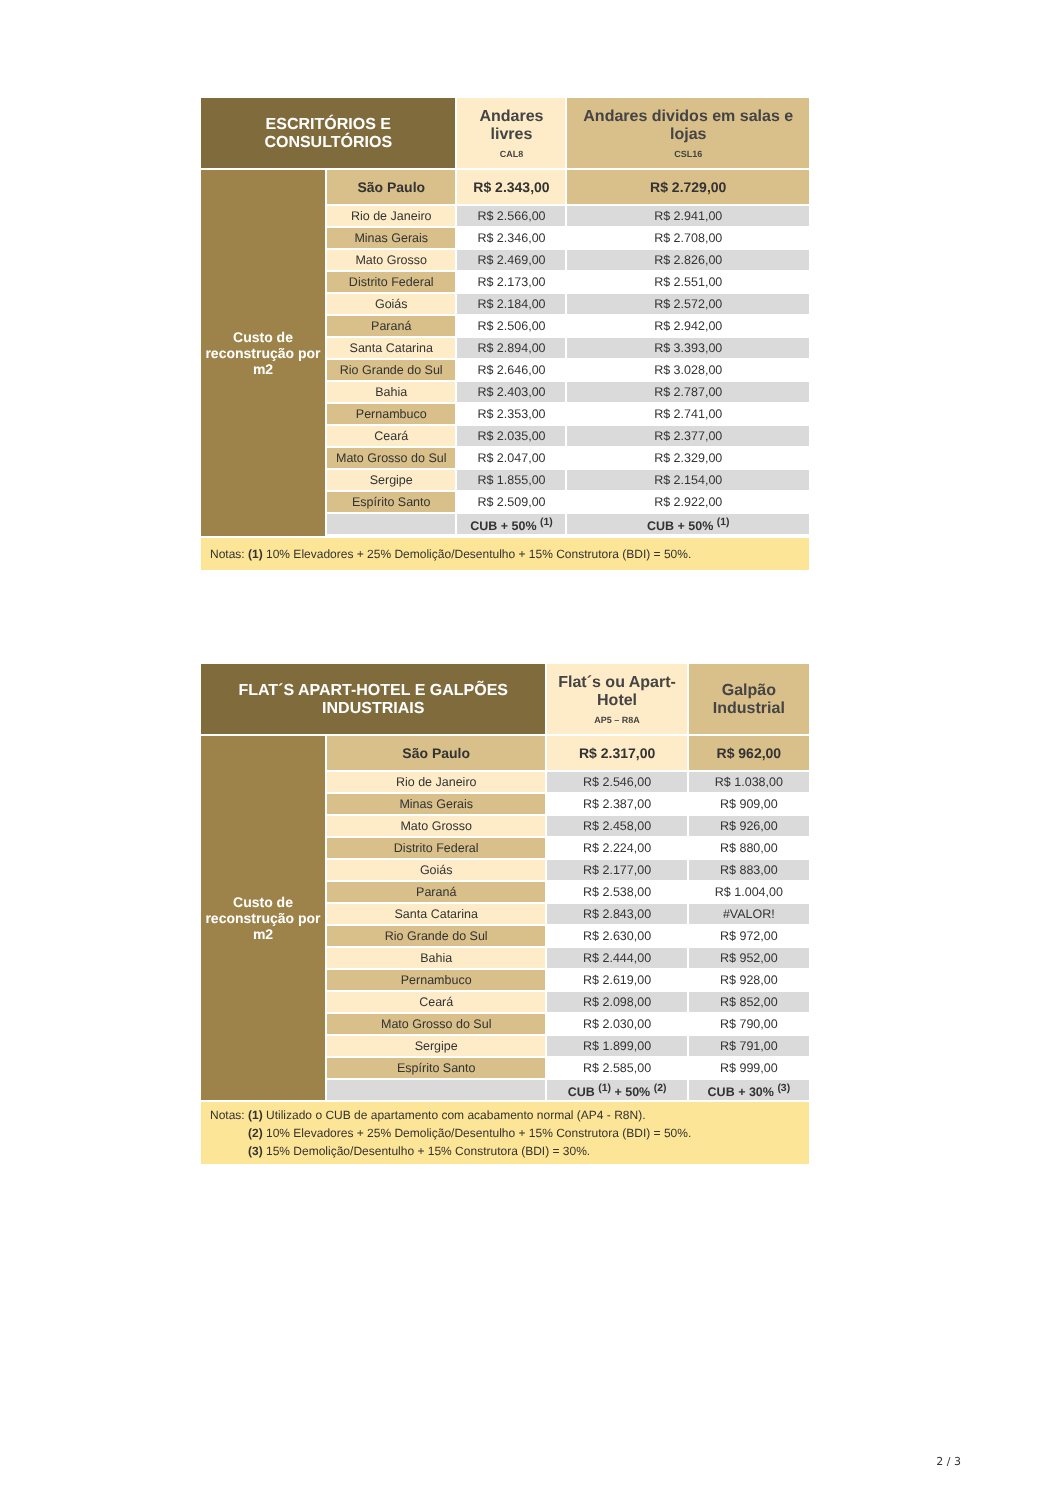| ESCRITÓRIOS E CONSULTÓRIOS | | Andares livres CAL8 | Andares dividos em salas e lojas CSL16 |
| --- | --- | --- | --- |
| Custo de reconstrução por m2 | São Paulo | R$ 2.343,00 | R$ 2.729,00 |
| | Rio de Janeiro | R$ 2.566,00 | R$ 2.941,00 |
| | Minas Gerais | R$ 2.346,00 | R$ 2.708,00 |
| | Mato Grosso | R$ 2.469,00 | R$ 2.826,00 |
| | Distrito Federal | R$ 2.173,00 | R$ 2.551,00 |
| | Goiás | R$ 2.184,00 | R$ 2.572,00 |
| | Paraná | R$ 2.506,00 | R$ 2.942,00 |
| | Santa Catarina | R$ 2.894,00 | R$ 3.393,00 |
| | Rio Grande do Sul | R$ 2.646,00 | R$ 3.028,00 |
| | Bahia | R$ 2.403,00 | R$ 2.787,00 |
| | Pernambuco | R$ 2.353,00 | R$ 2.741,00 |
| | Ceará | R$ 2.035,00 | R$ 2.377,00 |
| | Mato Grosso do Sul | R$ 2.047,00 | R$ 2.329,00 |
| | Sergipe | R$ 1.855,00 | R$ 2.154,00 |
| | Espírito Santo | R$ 2.509,00 | R$ 2.922,00 |
| | | CUB + 50% <sup>(1)</sup> | CUB + 50% <sup>(1)</sup> |
| Notas: (1) 10% Elevadores + 25% Demolição/Desentulho + 15% Construtora (BDI) = 50%. | | | |
| FLAT´S APART-HOTEL E GALPÕES INDUSTRIAIS | | Flat´s ou Apart-Hotel AP5 – R8A | Galpão Industrial |
| --- | --- | --- | --- |
| Custo de reconstrução por m2 | São Paulo | R$ 2.317,00 | R$ 962,00 |
| | Rio de Janeiro | R$ 2.546,00 | R$ 1.038,00 |
| | Minas Gerais | R$ 2.387,00 | R$ 909,00 |
| | Mato Grosso | R$ 2.458,00 | R$ 926,00 |
| | Distrito Federal | R$ 2.224,00 | R$ 880,00 |
| | Goiás | R$ 2.177,00 | R$ 883,00 |
| | Paraná | R$ 2.538,00 | R$ 1.004,00 |
| | Santa Catarina | R$ 2.843,00 | #VALOR! |
| | Rio Grande do Sul | R$ 2.630,00 | R$ 972,00 |
| | Bahia | R$ 2.444,00 | R$ 952,00 |
| | Pernambuco | R$ 2.619,00 | R$ 928,00 |
| | Ceará | R$ 2.098,00 | R$ 852,00 |
| | Mato Grosso do Sul | R$ 2.030,00 | R$ 790,00 |
| | Sergipe | R$ 1.899,00 | R$ 791,00 |
| | Espírito Santo | R$ 2.585,00 | R$ 999,00 |
| | | CUB <sup>(1)</sup> + 50% <sup>(2)</sup> | CUB + 30% <sup>(3)</sup> |
| Notas: (1) Utilizado o CUB de apartamento com acabamento normal (AP4 - R8N). (2) 10% Elevadores + 25% Demolição/Desentulho + 15% Construtora (BDI) = 50%. (3) 15% Demolição/Desentulho + 15% Construtora (BDI) = 30%. | | | |
2 / 3